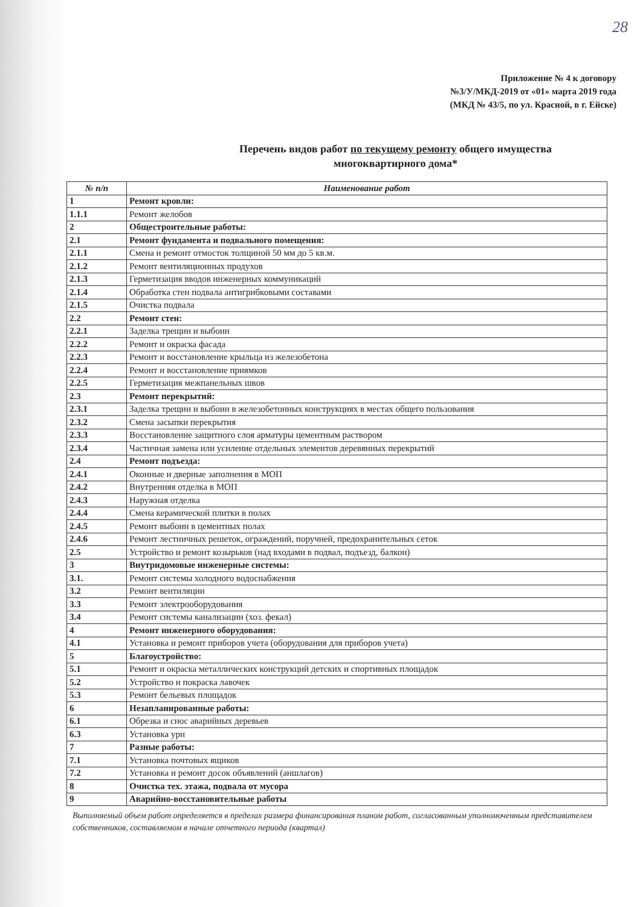28
Приложение № 4 к договору
№3/У/МКД-2019 от «01» марта 2019 года
(МКД № 43/5, по ул. Красной, в г. Ейске)
Перечень видов работ по текущему ремонту общего имущества
многоквартирного дома*
| № п/п | Наименование работ |
| --- | --- |
| 1 | Ремонт кровли: |
| 1.1.1 | Ремонт желобов |
| 2 | Общестроительные работы: |
| 2.1 | Ремонт фундамента и подвального помещения: |
| 2.1.1 | Смена и ремонт отмосток толщиной 50 мм до 5 кв.м. |
| 2.1.2 | Ремонт вентиляционных продухов |
| 2.1.3 | Герметизация вводов инженерных коммуникаций |
| 2.1.4 | Обработка стен подвала антигрибковыми составами |
| 2.1.5 | Очистка подвала |
| 2.2 | Ремонт стен: |
| 2.2.1 | Заделка трещин и выбоин |
| 2.2.2 | Ремонт и окраска фасада |
| 2.2.3 | Ремонт и восстановление крыльца из железобетона |
| 2.2.4 | Ремонт и восстановление приямков |
| 2.2.5 | Герметизация межпанельных швов |
| 2.3 | Ремонт перекрытий: |
| 2.3.1 | Заделка трещин и выбоин в железобетонных конструкциях в местах общего пользования |
| 2.3.2 | Смена засыпки перекрытия |
| 2.3.3 | Восстановление защитного слоя арматуры цементным раствором |
| 2.3.4 | Частичная замена или усиление отдельных элементов деревянных перекрытий |
| 2.4 | Ремонт подъезда: |
| 2.4.1 | Оконные и дверные заполнения в МОП |
| 2.4.2 | Внутренняя отделка в МОП |
| 2.4.3 | Наружная отделка |
| 2.4.4 | Смена керамической плитки в полах |
| 2.4.5 | Ремонт выбоин в цементных полах |
| 2.4.6 | Ремонт лестничных решеток, ограждений, поручней, предохранительных сеток |
| 2.5 | Устройство и ремонт козырьков (над входами в подвал, подъезд, балкон) |
| 3 | Внутридомовые инженерные системы: |
| 3.1. | Ремонт системы холодного водоснабжения |
| 3.2 | Ремонт вентиляции |
| 3.3 | Ремонт электрооборудования |
| 3.4 | Ремонт системы канализации (хоз. фекал) |
| 4 | Ремонт инженерного оборудования: |
| 4.1 | Установка и ремонт приборов учета (оборудования для приборов учета) |
| 5 | Благоустройство: |
| 5.1 | Ремонт и окраска металлических конструкций детских и спортивных площадок |
| 5.2 | Устройство и покраска лавочек |
| 5.3 | Ремонт бельевых площадок |
| 6 | Незапланированные работы: |
| 6.1 | Обрезка и снос аварийных деревьев |
| 6.3 | Установка урн |
| 7 | Разные работы: |
| 7.1 | Установка почтовых ящиков |
| 7.2 | Установка и ремонт досок объявлений (аншлагов) |
| 8 | Очистка тех. этажа, подвала от мусора |
| 9 | Аварийно-восстановительные работы |
Выполняемый объем работ определяется в пределах размера финансирования планом работ, согласованным уполномоченным представителем собственников, составляемом в начале отчетного периода (квартал)